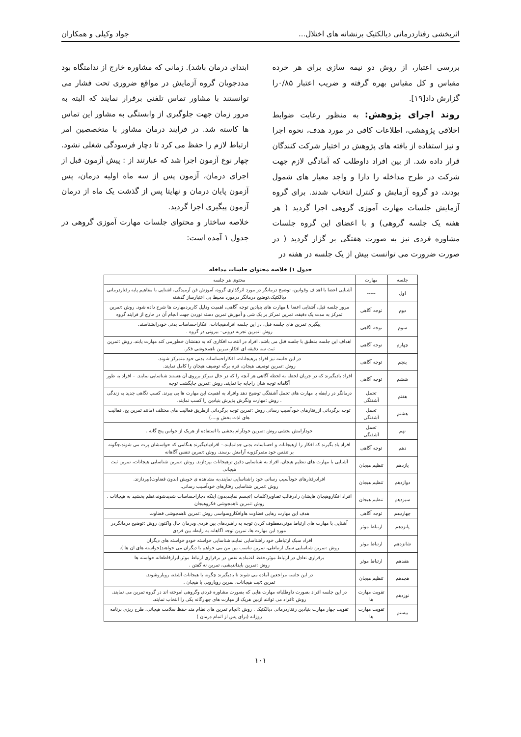اثربخشی رفتاردرمانی دیالکتیک برنشانه های اختلال... جواد وکیلی و همکاران
بررسی اعتبار، از روش دو نیمه سازی برای هر خرده مقیاس و کل مقیاس بهره گرفته و ضریب اعتبار ۰/۸۵را گزارش داد[۱۹].
روند اجرای پژوهش: به منظور رعایت ضوابط اخلاقی پژوهشی، اطلاعات کافی در مورد هدف، نحوه اجرا و نیز استفاده از یافته های پژوهش در اختیار شرکت کنندگان قرار داده شد. از بین افراد داوطلب که آمادگی لازم جهت شرکت در طرح مداخله را دارا و واجد معیار های شمول بودند، دو گروه آزمایش و کنترل انتخاب شدند. برای گروه آزمایش جلسات مهارت آموزی گروهی اجرا گردید ( هر هفته یک جلسه گروهی) و با اعضای این گروه جلسات مشاوره فردی نیز به صورت هفتگی بر گزار گردید ( در صورت ضرورت می توانست بیش از یک جلسه در هفته در
ابتدای درمان باشد). زمانی که مشاوره خارج از ندامتگاه بود مددجویان گروه آزمایش در مواقع ضروری تحت فشار می توانستند با مشاور تماس تلفنی برقرار نمایند که البته به مرور زمان جهت جلوگیری از وابستگی به مشاور این تماس ها کاسته شد. در فرایند درمان مشاور با متخصصین امر ارتباط لازم را حفظ می کرد تا دچار فرسودگی شغلی نشود. چهار نوع آزمون اجرا شد که عبارتند از : پیش آزمون قبل از اجرای درمان، آزمون پس از سه ماه اولیه درمان، پس آزمون پایان درمان و نهایتا پس از گذشت یک ماه از درمان آزمون پیگیری اجرا گردید.
خلاصه ساختار و محتوای جلسات مهارت آموزی گروهی در جدول ۱ آمده است:
جدول ۱) خلاصه محتوای جلسات مداخله
| جلسه | مهارت | محتوی هر جلسه |
| --- | --- | --- |
| اول | ----- | آشنایی اعضا با اهداف وقوانین، توضیح درمانگر در مورد اثرگذاری گروه، آموزش فن آرمیدگی، اشنایی با مفاهیم پایه رفتاردرمانی دیالکتیک،توضیح درمانگر درمورد محیط بی اعتبارساز گذشته |
| دوم | توجه آگاهی | مرور جلسه قبل، آشنایی اعضا با مهارت های بنیادین توجه آگاهی، اهمیت ودلیل کاربردمهارت ها شرح داده شود. روش :تمرین تمرکز به مدت یک دقیقه، تمرین تمرکز بر یک شی و آموزش تمرین دسته نوردن جهت انجام آن در خارج از فرایند گروه |
| سوم | توجه آگاهی | پیگیری تمرین های جلسه قبل، در این جلسه افرادهیجانات، افکاراحساسات بدنی خودرابشناسند. روش :تمرین تجربه درونی– بیرونی در گروه . |
| چهارم | توجه آگاهی | اهداف این جلسه منطبق با جلسه قبل می باشد، افراد در انتخاب افکاری که به ذهنشان خطورمی کند مهارت یابند. روش :تمرین ثبت سه دقیقه ای افکار،تمرین ناهمجوشی فکر. |
| پنجم | توجه آگاهی | در این جلسه نیز افراد برهیجانات، افکاراحساسات بدنی خود متمرکز شوند. روش :تمرین توصیف هیجان، فرم برگه توصیف هیجان را کامل نمایند. |
| ششم | توجه آگاهی | افراد یادبگیرند که در جریان لحظه به لحظه آگاهی هر آنچه را که در حال تمرکز برروی آن هستند شناسایی نمایند. – افراد به طور آگاهانه توجه شان راجابه جا نمایند. روش :تمرین جایگشت توجه |
| هفتم | تحمل آشفتگی | درمانگر در رابطه با مهارت های تحمل آشفتگی توضیح دهد وافراد به اهمیت این مهارت ها پی ببرند. کسب نگاهی جدید به زندگی . روش :مهارت ونگرش پذیرش بنیادین را کسب نمایند. |
| هشتم | تحمل آشفتگی | توجه برگردانی ازرفتارهای خودآسیب رسانی روش :تمرین توجه برگردانی ازطریق فعالیت های مختلف (مانند تمرین یخ، فعالیت های لذت بخش و....) |
| نهم | تحمل آشفتگی | خودآرامش بخشی روش :تمرین خودآرام بخشی با استفاده از هریک از حواس پنج گانه . |
| دهم | توجه آگاهی | افراد یاد بگیرند که افکار را ازهیجانات و احساسات بدنی جدانمایند.– افرادیادبگیرند هنگامی که حواسشان پرت می شوند،چگونه بر تنفس خود متمرکزوبه آرامش برسند. روش :تمرین تنفس آگاهانه |
| یازدهم | تنظیم هیجان | آشنایی با مهارت های تنظیم هیجان، افراد به شناسایی دقیق ترهیجانات بپردازند. روش :تمرین شناسایی هیجانات، تمرین ثبت هیجانی |
| دوازدهم | تنظیم هیجان | افرادرفتارهای خودآسیب رسانی خود راشناسایی نمایند،به مشاهده ی خویش (بدون قضاوت)بپردازند. روش :نمرین شناسایی رفتارهای خودآسیب رسانی. |
| سیزدهم | تنظیم هیجان | افراد افکاروهیجان هایشان رادرقالب تصاویر(کلمات )تجسم نمایندبدون اینکه دچاراحساسات شدیدشوند،نظم بخشید به هیجانات . روش :تمرین ناهمجوشی فکروهیجان |
| چهاردهم | توجه آگاهی | هدف این مهارت رهایی قضاوت هاوافکاروسواسی روش :تمرین ناهمجوشی قضاوت |
| پانزدهم | ارتباط موثر | آشنایی با مهارت های ارتباط موثر،معطوف کردن توجه به راهبردهای بین فردی ودرمان حال واکنون روش :توضیح درمانگردر مورد این مهارت ها، تمرین توجه آگاهانه به رابطه بین فردی |
| شانزدهم | ارتباط موثر | افراد سبک ارتباطی خود راشناسایی نمایند،شناسایی خواسته خودو خواسته های دیگران روش :تمرین شناسایی سبک ارتباطی، تمرین تناسب بین من می خواهم با دیگران می خواهند(خواسته های ان ها ). |
| هفدهم | ارتباط موثر | برقراری تعادل در ارتباط موثر،حفظ اعتمادبه نفس در برقراری ارتباط موثر،ابرازقاطعانه خواسته ها روش :تمرین بایداندیشی، تمرین نه گفتن . |
| هجدهم | تنظیم هیجان | در این جلسه مراجعین آماده می شوند تا یادبگیرند چگونه با هیجانات آشفته رویاروشوند. تمرین :ثبت هیجانات، نمرین رویارویی با هیجان . |
| نوزدهم | تقویت مهارت ها | در این جلسه افراد بصورت داوطلبانه مهارت هایی که بصورت مشاوره فردی وگروهی اموخته اند در گروه تمرین می نمایند. روش :افراد می توانند ازبین هریک از مهارت های چهارگانه یکی را انتخاب نمایند. |
| بیستم | تقویت مهارت ها | تقویت چهار مهارت بنیادین رفتاردرمانی دیالکتیک . روش :انجام تمرین های نظام مند حفظ سلامت هیجانی، طرح ریزی برنامه روزانه (برای پس از اتمام درمان ) |
۱۰۱